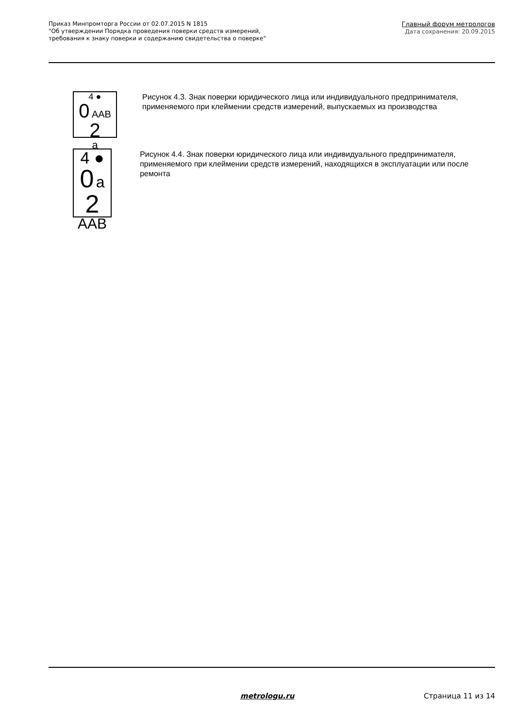Приказ Минпромторга России от 02.07.2015 N 1815
"Об утверждении Порядка проведения поверки средств измерений,
требования к знаку поверки и содержанию свидетельства о поверке"
Главный форум метрологов
Дата сохранения: 20.09.2015
4 ●
0 AAB 2
a
Рисунок 4.3. Знак поверки юридического лица или индивидуального предпринимателя, применяемого при клеймении средств измерений, выпускаемых из производства
4 ●
0 a 2
AAB
Рисунок 4.4. Знак поверки юридического лица или индивидуального предпринимателя, применяемого при клеймении средств измерений, находящихся в эксплуатации или после ремонта
metrologu.ru Страница 11 из 14